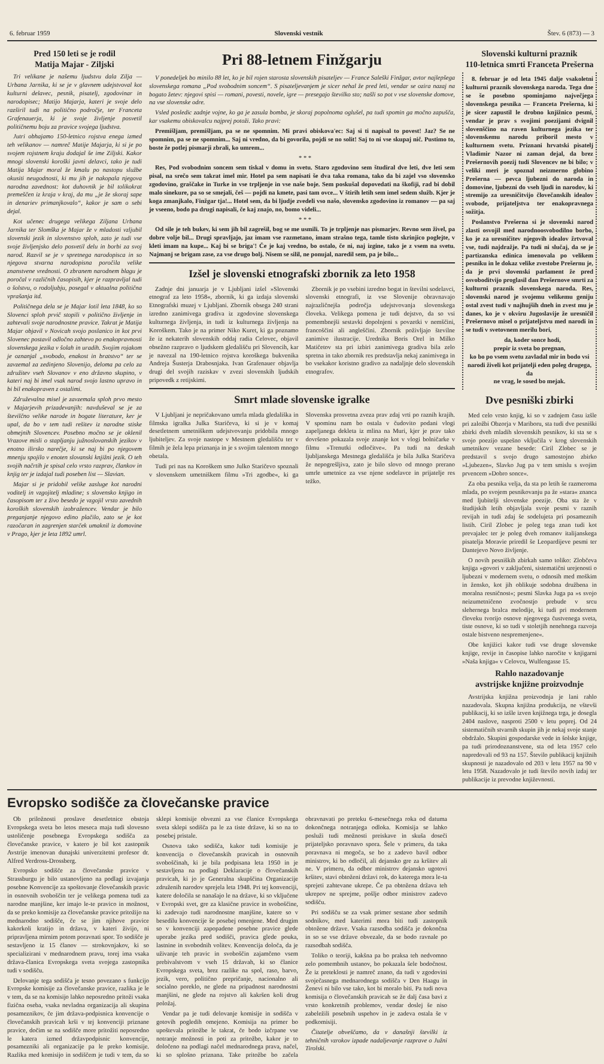6. februar 1959 Slovenski vestnik Štev. 6 (873) — 3
Pred 150 leti se je rodil
Matija Majar - Ziljski
Tri velikane je našemu ljudstvu dala Zilja — Urbana Jarnika, ki se je v glavnem udejstvoval kot kulturni delavec, pesnik, pisatelj, zgodovinar in narodopisec; Matijo Majarja, kateri je svoje delo razširil tudi na politično področje, ter Franceta Grafenauerja, ki je svoje življenje posvetil političnemu boju za pravice svojega ljudstva.
Jutri obhajamo 150-letnico rojstva enega izmed teh velikanov — namreč Matije Majarja, ki si je po svojem rojstnem kraju dodajal še ime Ziljski. Kakor mnogi slovenski koroški javni delavci, tako je tudi Matija Majar moral že kmalu po nastopu službe okusiti neugodnosti, ki mu jih je nakopala njegova narodna zavednost: kot duhovnik je bil tolikokrat premeščen iz kraja v kraj, da mu „je že skoraj sape in denariev primanjkovalo“, kakor je sam o sebi dejal.
Kot učenec drugega velikega Ziljana Urbana Jarnika ter Slomška je Majar že v mladosti vzljubil slovenski jezik in slovenstvo sploh, zato je tudi vse svoje življenjsko delo posvetil delu in borbi za svoj narod. Razvil se je v spretnega narodopisca in so njegova stvarna narodopisna poročila velike znanstvene vrednosti. O zbranem narodnem blagu je poročal v različnih časopisih, kjer je razpravljal tudi o šolstvu, o rodoljubju, posegal v aktualna politična vprašanja itd.
Političnega dela se je Majar lotil leta 1848, ko so Slovenci sploh prvič stopili v politično življenje in zahtevali svoje narodnostne pravice. Takrat je Matija Majar objavil v Novicah svojo poslanico in kot prvi Slovenec postavil odločno zahtevo po enakopravnosti slovenskega jezika v šolah in uradih. Svojim rojakom je oznanjal „svobodo, enakost in bratstvo“ ter se zavzemal za zedinjeno Slovenijo, deloma pa celo za združitev vseh Slovanov v eno državno skupino, v kateri naj bi imel vsak narod svojo lastno upravo in bi bil enakopraven z ostalimi.
Združevalna misel je zavzemala sploh prvo mesto v Majarjevih prizadevanjih: navduševal se je za številčno velike narode in bogate literature, ker je upal, da bo v tem tudi rešitev iz narodne stiske obmejnih Slovencev. Posebno močno se je oklenil Vrazove misli o stapljanju južnoslovanskih jezikov v enotno ilirsko narečje, ki se naj bi po njegovem mnenju spojilo v enoten slovanski knjižni jezik. O teh svojih načrtih je spisal celo vrsto razprav, člankov in knjig ter je izdajal tudi poseben list — Slavian.
Majar si je pridobil velike zasluge kot narodni voditelj in vzgojitelj mladine; s slovensko knjigo in časopisom ter z živo besedo je vzgojil vrsto zavednih koroških slovenskih izobražencev. Vendar je bilo preganjanje njegovo edino plačilo, zato se je kot razočaran in zagrenjen starček umaknil iz domovine v Prago, kjer je leta 1892 umrl.
Pri 88-letnem Finžgarju
V ponedeljek bo minilo 88 let, ko je bil rojen starosta slovenskih pisateljev — France Saleški Finžgar, avtor najlepšega slovenskega romana „Pod svobodnim soncem“. S pisateljevanjem je sicer nehal že pred leti, vendar se ozira nazaj na bogato žetev: njegovi spisi — romani, povesti, novele, igre — presegajo številko sto; našli so pot v vse slovenske domove, na vse slovenske odre.
Vsled posledic zadnje vojne, ko ga je zasula bomba, je skoraj popolnoma oglušel, pa tudi spomin ga močno zapušča, kar vsakemu obiskovalcu najprej potoži. Tako pravi:
Premišljam, premišljam, pa se ne spomnim. Mi pravi obiskova'ec: Saj si ti napisal to povest! Jaz? Se ne spomnim, pa se ne spomnim... Saj ni vredno, da bi govorila, pojdi se no solit! Saj to ni vse skupaj nič. Pustimo to, boste že potlej pismarji zbrali, ko umrem...
* * *
Res, Pod svobodnim soncem sem tiskal v domu in svetu. Staro zgodovino sem študiral dve leti, dve leti sem pisal, na srečo sem takrat imel mir. Hotel pa sem napisati še dva taka romana, tako da bi zajel vso slovensko zgodovino, graščake in Turke in vse trpljenje in vse naše boje. Sem poskušal dopovedati na škofiji, rad bi dobil malo sinekure, pa so se smejali, češ — pojdi na kmete, pasi tam ovce... V štirih letih sem imel sedem služb. Kjer je koga zmanjkalo, Finžgar tja!... Hotel sem, da bi ljudje zvedeli vso našo, slovensko zgodovino iz romanov — pa saj je vseeno, bodo pa drugi napisali, če kaj znajo, no, bomo videli...
* * *
Od sile je teh bukev, ki sem jih bil zagrešil, bog se me usmili. To je trpljenje nas pismarjev. Revno sem živel, pa dobre volje bil... Drugi spravljajo, jaz imam vse razmetano, imam strašno tega, tamle tisto skrinjico poglejte, v kleti imam na kupe... Kaj bi se briga'! Če je kaj vredno, bo ostalo, če ni, naj izgine, tako je z vsem na svetu. Najmanj se brigam zase, za vse drugo bolj. Nisem se silil, ne ponujal, naredil sem, pa je bilo...
Izšel je slovenski etnografski zbornik za leto 1958
Zadnje dni januarja je v Ljubljani izšel »Slovenski etnograf za leto 1958«, zbornik, ki ga izdaja slovenski Etnografski muzej v Ljubljani. Zbornik obsega 240 strani izredno zanimivega gradiva iz zgodovine slovenskega kulturnega življenja, in tudi iz kulturnega življenja na Koroškem. Tako je na primer Niko Kuret, ki ga poznamo že iz nekaterih slovenskih oddaj radia Celovec, objavil obsežno razpravo o ljudskem gledališču pri Slovencih, kar je navezal na 190-letnico rojstva koroškega bukvenika Andreja Šusterja Drabosnjaka. Ivan Grafenauer objavlja drugi del svojih raziskav v zvezi slovenskih ljudskih pripovedk z retijskimi.
Zbornik je po vsebini izredno bogat in številni sodelavci, slovenski etnografi, iz vse Slovenije obravnavajo najrazličnejša področja udejstvovanja slovenskega človeka. Velikega pomena je tudi dejstvo, da so vsi pomembnejši sestavki dopolnjeni s povzetki v nemščini, francoščini ali angleščini. Zbornik poživljajo številne zanimive ilustracije. Urednika Boris Orel in Milko Matičetov sta pri izbiri zanimivega gradiva bila zelo spretna in tako zbornik res predstavlja nekaj zanimivega in bo vsekakor koristno gradivo za nadaljnje delo slovenskih etnografov.
Smrt mlade slovenske igralke
V Ljubljani je nepričakovano umrla mlada gledališka in filmska igralka Julka Staričeva, ki si je v komaj desetletnem umetniškem udejstvovanju pridobila mnogo ljubiteljev. Za svoje nastope v Mestnem gledališču ter v filmih je žela lepa priznanja in je s svojim talentom mnogo obetala.
Tudi pri nas na Koroškem smo Julko Staričevo spoznali v slovenskem umetniškem filmu »Tri zgodbe«, ki ga Slovenska prosvetna zveza prav zdaj vrti po raznih krajih. V spominu nam bo ostala v čudovito podani vlogi zapeljanega dekleta iz mlina na Muri, kjer je prav tako dovršeno pokazala svoje znanje kot v vlogi bolničarke v filmu »Trenutki odločitve«. Pa tudi na deskah ljubljanskega Mestnega gledališča je bila Julka Staričeva že nepogrešljiva, zato je bilo slovo od mnogo prerano umrle umetnice za vse njene sodelavce in prijatelje res težko.
Slovenski kulturni praznik
110-letnica smrti Franceta Prešerna
8. februar je od leta 1945 dalje vsakoletni kulturni praznik slovenskega naroda. Tega dne se še posebno spominjamo največjega slovenskega pesnika — Franceta Prešerna, ki je sicer zapustil le drobno knjižnico pesmi, vendar je prav s svojimi poezijami dvignil slovenščino na raven kulturnega jezika ter slovenskemu narodu priboril mesto v kulturnem svetu. Priznani hrvatski pisatelj Vladimir Nazor ni zaman dejal, da brez Prešernovih poezij tudi Slovencev ne bi bilo; v veliki meri je spoznal neizmerno globino Prešerna — pevca ljubezni do naroda in domovine, ljubezni do vseh ljudi in narodov, ki stremijo za uresničitvijo človečanskih idealov svobode, prijateljstva ter enakopravnega sožitja.
Poslanstvo Prešerna si je slovenski narod zlasti osvojil med narodnoosvobodilno borbo, ko je za uresničitev njegovih idealov žrtvoval vse, tudi najdražje. Pa tudi ni slučaj, da se je partizanska edinica imenovala po velikem pesniku in le dokaz velike zvestobe Prešernu je, da je prvi slovenski parlament že pred osvoboditvijo proglasil dan Prešernove smrti za kulturni praznik slovenskega naroda. Res, slovenski narod je svojemu velikemu geniju ostal zvest tudi v najhujših dneh in zvest mu je danes, ko je v okviru Jugoslavije že uresničil Prešernovo misel o prijateljstvu med narodi in se tudi v svetovnem merilu bori,
da, koder sonce hodi,
prepir iz sveta bo pregnan,
ko bo po vsem svetu zavladal mir in bodo vsi narodi živeli kot prijatelji eden poleg drugega, da
ne vrag, le sosed bo mejak.
Dve pesniški zbirki
Med celo vrsto knjig, ki so v zadnjem času izšle pri založbi Obzorja v Mariboru, sta tudi dve pesniški zbirki dveh mladih slovenskih pesnikov, ki sta se s svojo poezijo uspešno vključila v krog slovenskih umetnikov vezane besede: Ciril Zlobec se je predstavil s svojo drugo samostojno zbirko »Ljubezen«, Slavko Jug pa v tem smislu s svojim prvencem »Dobro sonce«.
Za oba pesnika velja, da sta po letih še razmeroma mlada, po svojem pesnikovanju pa že »stara« znanca med ljubitelji slovenske poezije. Oba sta že v študijskih letih objavljala svoje pesmi v raznih revijah in tudi zdaj še sodelujeta pri posameznih listih. Ciril Zlobec je poleg tega znan tudi kot prevajalec ter je poleg dveh romanov italijanskega pisatelja Moravie priredil še Leopardijeve pesmi ter Dantejevo Novo življenje.
O novih pesniških zbirkah samo toliko: Zlobčeva knjiga »govori v zaključeni, sistematični urejenosti o ljubezni v modernem svetu, o odnosih med moškim in žensko, kot jih oblikuje sodobna družbena in moralna resničnost«; pesmi Slavka Juga pa »s svojo neizumetničeno zvočnostjo prebude v srcu slehernega bralca melodije, ki tudi pri modernem človeku tvorijo osnove njegovega čustvenega sveta, tiste osnove, ki so tudi v stoletjih nenehnega razvoja ostale bistveno nespremenjene«.
Obe knjižici kakor tudi vse druge slovenske knjige, revije in časopise lahko naročite v knjigarni »Naša knjiga« v Celovcu, Wulfengasse 15.
Rahlo nazadovanje
avstrijske knjižne proizvodnje
Avstrijska knjižna proizvodnja je lani rahlo nazadovala. Skupna knjižna produkcija, ne vštevši publikacij, ki so izšle izven knjižnega trga, je dosegla 2404 naslove, nasproti 2500 v letu poprej. Od 24 sistematičnih stvarnih skupin jih je nekaj svoje stanje obdržalo. Skupini gospodarske vede in šolske knjige, pa tudi prirodoznanstvene, sta od leta 1957 celo napredovali od 93 na 157. Število publikacij knjižnih skupnosti je nazadovalo od 203 v letu 1957 na 90 v letu 1958. Nazadovalo je tudi število novih izdaj ter publikacije iz prevodne književnosti.
Evropsko sodišče za človečanske pravice
Ob priložnosti proslave desetletnice obstoja Evropskega sveta bo letos meseca maja tudi slovesno ustoličenje posebnega Evropskega sodišča za človečanske pravice, v katero je bil kot zastopnik Avstrije imenovan dunajski univerzitetni profesor dr. Alfred Verdross-Drossberg.
Evropsko sodišče za človečanske pravice v Strassburgu je bilo ustanovljeno na podlagi izvajanja posebne Konvencije za spoštovanje človečanskih pravic in osnovnih svoboščin ter je velikega pomena tudi za narodne manjšine, ker imajo le-te pravico in možnost, da se preko komisije za človečanske pravice pritožijo na mednarodno sodišče, če se jim njihove pravice kakorkoli kratijo in država, v kateri živijo, ni pripravljena mirnim potom poravnati spor. To sodišče je sestavljeno iz 15 članov — strokovnjakov, ki so specializirani v mednarodnem pravu, torej ima vsaka država-članica Evropskega sveta svojega zastopnika tudi v sodišču.
Delovanje tega sodišča je tesno povezano s funkcijo Evropske komisije za človečanske pravice, razlika je le v tem, da se na komisijo lahko neposredno pritoži vsaka fizična oseba, vsaka nevladna organizacija ali skupina posameznikov, če jim država-podpisnica konvencije o človečanskih pravicah krši v tej konvenciji priznane pravice, dočim se na sodišče more pritožiti neposredno le katera izmed državpodpisnic konvencije, posamezniki ali organizacije pa le preko komisije. Razlika med komisijo in sodiščem je tudi v tem, da so sklepi komisije obvezni za vse članice Evropskega sveta sklepi sodišča pa le za tiste države, ki so na to posebej pristale.
Osnova tako sodišča, kakor tudi komisije je konvencija o človečanskih pravicah in osnovnih svoboščinah, ki je bila podpisana leta 1950 in je sestavljena na podlagi Deklaracije o človečanskih pravicah, ki jo je Generalna skupščina Organizacije združenih narodov sprejela leta 1948. Pri tej konvenciji, katere določila se nanašajo le na države, ki so vključene v Evropski svet, gre za klasične pravice in svoboščine, ki zadevajo tudi narodnostne manjšine, katere so v besedilu konvencije še posebej omenjene. Med drugim so v konvenciji zapopadene posebne pravice glede uporabe jezika pred sodišči, pravica glede pouka, lastnine in svobodnih volitev. Konvencija določa, da je uživanje teh pravic in svoboščin zajamčeno vsem prebivalstvom v vseh 15 državah, ki so članice Evropskega sveta, brez razlike na spol, raso, barvo, jezik, vero, politično prepričanje, nacionalno ali socialno poreklo, ne glede na pripadnost narodnostni manjšini, ne glede na rojstvo ali kakršen koli drug položaj.
Vendar pa je tudi delovanje komisije in sodišča v gotovih pogledih omejeno. Komisija na primer bo upoštevala pritožbe le takrat, če bodo izčrpane vse notranje možnosti in poti za pritožbo, kakor je to določeno na podlagi načel mednarodnega prava, načel, ki so splošno priznana. Take pritožbe bo začela obravnavati po preteku 6-mesečnega roka od datuma dokončnega notranjega odloka. Komisija se lahko posluži tudi možnosti preiskave in skuša doseči prijateljsko poravnavo spora. Šele v primeru, da taka poravnava ni mogoča, se bo z zadevo bavil odbor ministrov, ki bo odločil, ali dejansko gre za kršitev ali ne. V primeru, da odbor ministrov dejansko ugotovi kršitev, stavi obtoženi državi rok, do katerega mora le-ta sprejeti zahtevane ukrepe. Če pa obtožena država teh ukrepov ne sprejme, pošlje odbor ministrov zadevo sodišču.
Pri sodišču se za vsak primer sestane zbor sedmih sodnikov, med katerimi mora biti tudi zastopnik obtožene države. Vsaka razsodba sodišča je dokončna in so se vse države obvezale, da se bodo ravnale po razsodbah sodišča.
Toliko o teoriji, kakšna pa bo praksa teh nedvomno zelo pomembnih ustanov, bo pokazala šele bodočnost. Že iz preteklosti je namreč znano, da tudi v zgodovini svoječasnega mednarodnega sodišča v Den Haagu in Ženevi ni bilo vse tako, kot bi moralo biti. Pa tudi nova komisija o človečanskih pravicah se že dalj časa bavi z vrsto konkretnih problemov, vendar doslej še niso zabeležili posebnih uspehov in je zadeva ostala še v podkomisiji.
Čitatelje obveščamo, da v današnji številki iz tehničnih vzrokov izpade nadaljevanje razprave o Južni Tirolski.